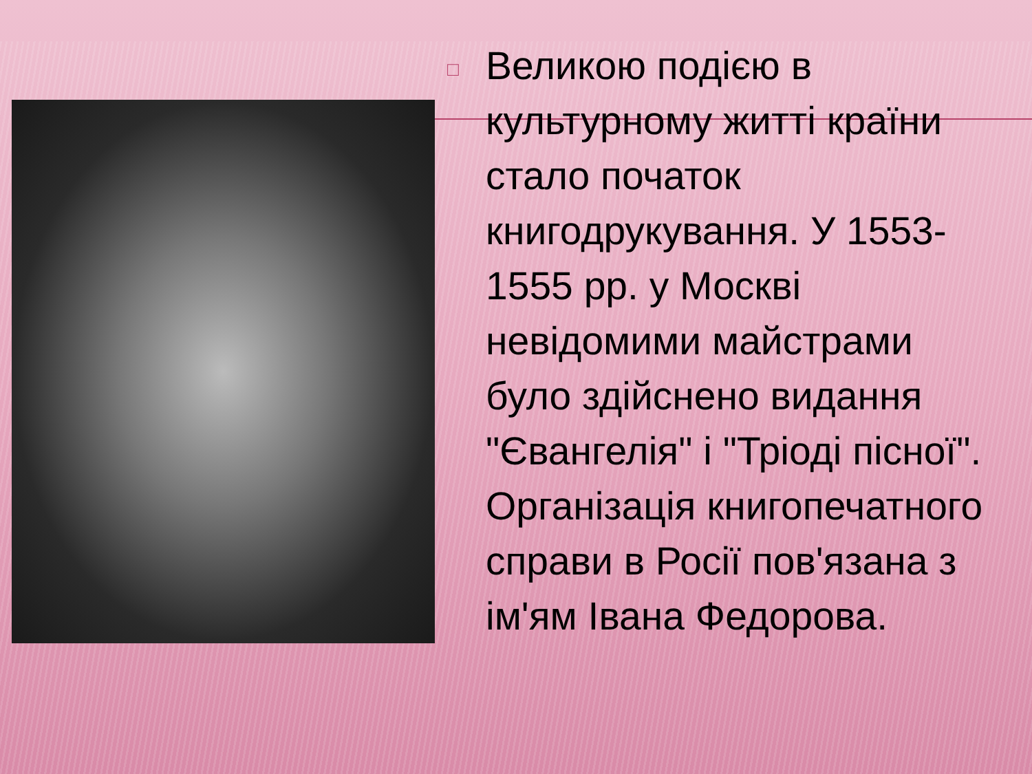□
Великою подією в культурному житті країни стало початок книгодрукування. У 1553-1555 рр. у Москві невідомими майстрами було здійснено видання "Євангелія" і "Тріоді пісної". Організація книгопечатного справи в Росії пов'язана з ім'ям Івана Федорова.